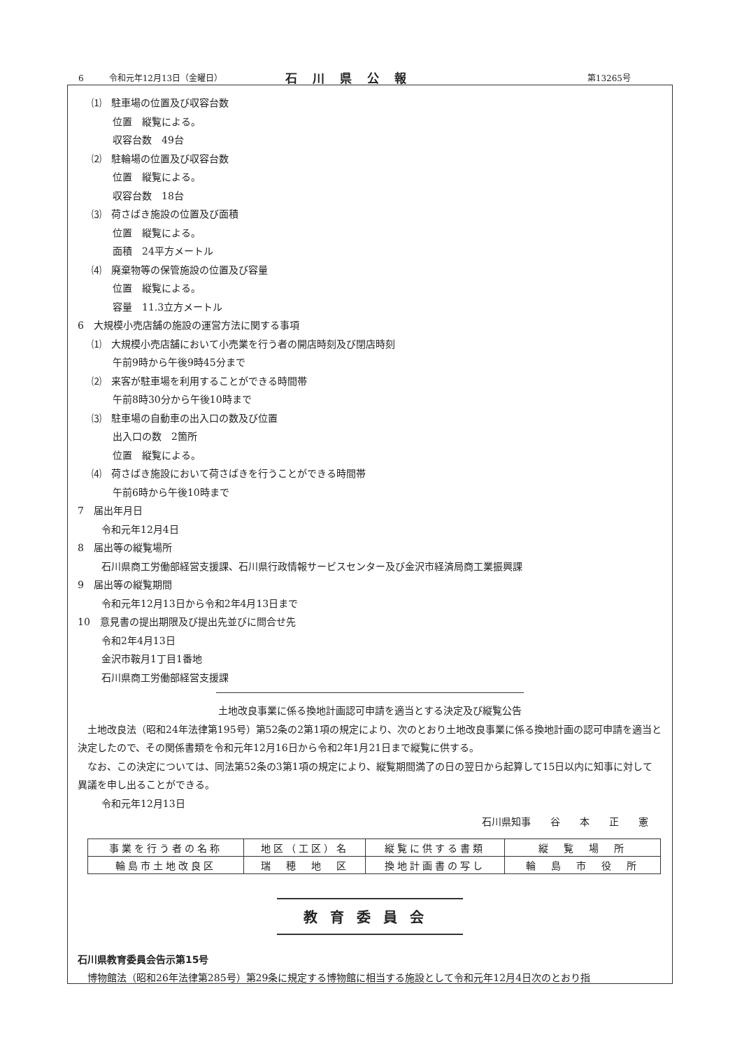6　　　令和元年12月13日（金曜日） 石川県公報 第13265号
⑴　駐車場の位置及び収容台数
位置　縦覧による。
収容台数　49台
⑵　駐輪場の位置及び収容台数
位置　縦覧による。
収容台数　18台
⑶　荷さばき施設の位置及び面積
位置　縦覧による。
面積　24平方メートル
⑷　廃棄物等の保管施設の位置及び容量
位置　縦覧による。
容量　11.3立方メートル
6　大規模小売店舗の施設の運営方法に関する事項
⑴　大規模小売店舗において小売業を行う者の開店時刻及び閉店時刻
午前9時から午後9時45分まで
⑵　来客が駐車場を利用することができる時間帯
午前8時30分から午後10時まで
⑶　駐車場の自動車の出入口の数及び位置
出入口の数　2箇所
位置　縦覧による。
⑷　荷さばき施設において荷さばきを行うことができる時間帯
午前6時から午後10時まで
7　届出年月日
令和元年12月4日
8　届出等の縦覧場所
石川県商工労働部経営支援課、石川県行政情報サービスセンター及び金沢市経済局商工業振興課
9　届出等の縦覧期間
令和元年12月13日から令和2年4月13日まで
10　意見書の提出期限及び提出先並びに問合せ先
令和2年4月13日
金沢市鞍月1丁目1番地
石川県商工労働部経営支援課
土地改良事業に係る換地計画認可申請を適当とする決定及び縦覧公告
　土地改良法（昭和24年法律第195号）第52条の2第1項の規定により、次のとおり土地改良事業に係る換地計画の認可申請を適当と決定したので、その関係書類を令和元年12月16日から令和2年1月21日まで縦覧に供する。
　なお、この決定については、同法第52条の3第1項の規定により、縦覧期間満了の日の翌日から起算して15日以内に知事に対して異議を申し出ることができる。
令和元年12月13日
石川県知事　　谷　　本　　正　　憲
| 事業を行う者の名称 | 地区（工区）名 | 縦覧に供する書類 | 縦 覧 場 所 |
| 輪島市土地改良区 | 瑞 穂 地 区 | 換地計画書の写し | 輪 島 市 役 所 |
教育委員会
石川県教育委員会告示第15号
　博物館法（昭和26年法律第285号）第29条に規定する博物館に相当する施設として令和元年12月4日次のとおり指